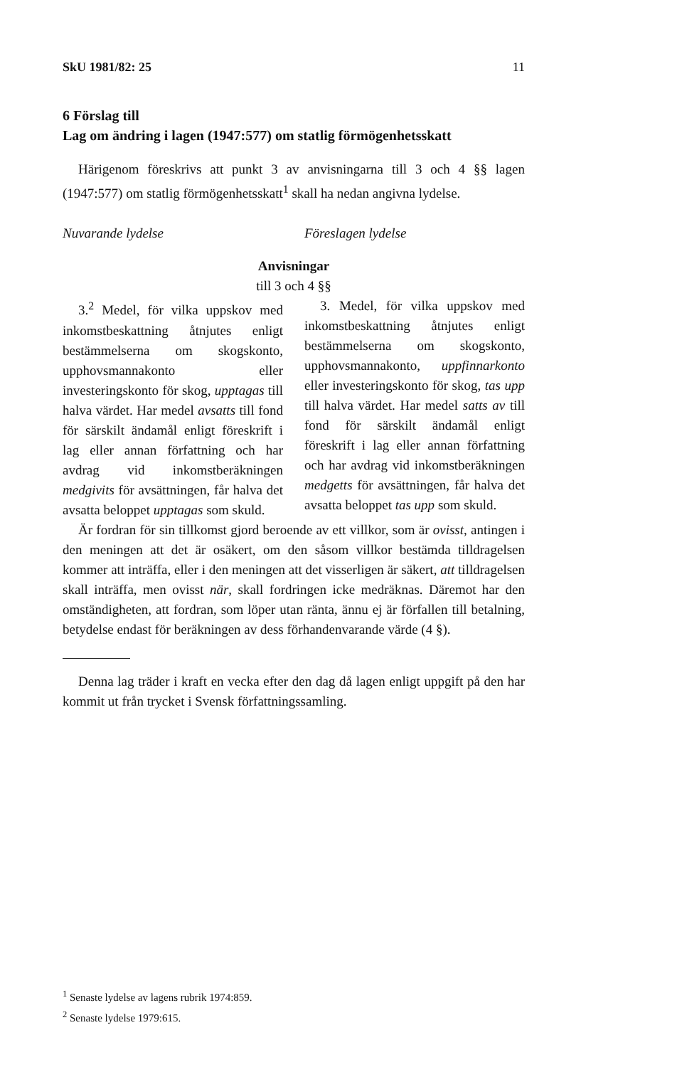SkU 1981/82: 25 11
6 Förslag till
Lag om ändring i lagen (1947:577) om statlig förmögenhetsskatt
Härigenom föreskrivs att punkt 3 av anvisningarna till 3 och 4 §§ lagen (1947:577) om statlig förmögenhetsskatt<sup>1</sup> skall ha nedan angivna lydelse.
Nuvarande lydelse Föreslagen lydelse
Anvisningar
till 3 och 4 §§
3.<sup>2</sup> Medel, för vilka uppskov med inkomstbeskattning åtnjutes enligt bestämmelserna om skogskonto, upphovsmannakonto eller investeringskonto för skog, upptagas till halva värdet. Har medel avsatts till fond för särskilt ändamål enligt föreskrift i lag eller annan författning och har avdrag vid inkomstberäkningen medgivits för avsättningen, får halva det avsatta beloppet upptagas som skuld.
3. Medel, för vilka uppskov med inkomstbeskattning åtnjutes enligt bestämmelserna om skogskonto, upphovsmannakonto, uppfinnarkonto eller investeringskonto för skog, tas upp till halva värdet. Har medel satts av till fond för särskilt ändamål enligt föreskrift i lag eller annan författning och har avdrag vid inkomstberäkningen medgetts för avsättningen, får halva det avsatta beloppet tas upp som skuld.
Är fordran för sin tillkomst gjord beroende av ett villkor, som är ovisst, antingen i den meningen att det är osäkert, om den såsom villkor bestämda tilldragelsen kommer att inträffa, eller i den meningen att det visserligen är säkert, att tilldragelsen skall inträffa, men ovisst när, skall fordringen icke medräknas. Däremot har den omständigheten, att fordran, som löper utan ränta, ännu ej är förfallen till betalning, betydelse endast för beräkningen av dess förhandenvarande värde (4 §).
Denna lag träder i kraft en vecka efter den dag då lagen enligt uppgift på den har kommit ut från trycket i Svensk författningssamling.
<sup>1</sup> Senaste lydelse av lagens rubrik 1974:859.
<sup>2</sup> Senaste lydelse 1979:615.